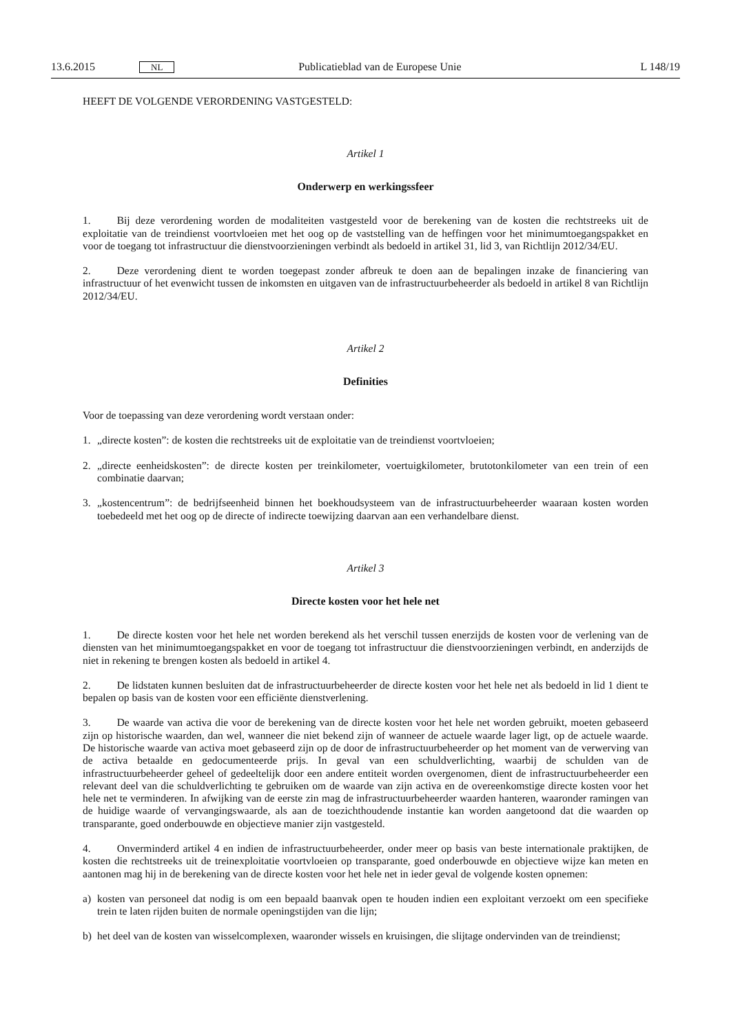13.6.2015 NL Publicatieblad van de Europese Unie L 148/19
HEEFT DE VOLGENDE VERORDENING VASTGESTELD:
Artikel 1
Onderwerp en werkingssfeer
1. Bij deze verordening worden de modaliteiten vastgesteld voor de berekening van de kosten die rechtstreeks uit de exploitatie van de treindienst voortvloeien met het oog op de vaststelling van de heffingen voor het minimumtoegangs­pakket en voor de toegang tot infrastructuur die dienstvoorzieningen verbindt als bedoeld in artikel 31, lid 3, van Richtlijn 2012/34/EU.
2. Deze verordening dient te worden toegepast zonder afbreuk te doen aan de bepalingen inzake de financiering van infrastructuur of het evenwicht tussen de inkomsten en uitgaven van de infrastructuurbeheerder als bedoeld in artikel 8 van Richtlijn 2012/34/EU.
Artikel 2
Definities
Voor de toepassing van deze verordening wordt verstaan onder:
1. „directe kosten”: de kosten die rechtstreeks uit de exploitatie van de treindienst voortvloeien;
2. „directe eenheidskosten”: de directe kosten per treinkilometer, voertuigkilometer, brutotonkilometer van een trein of een combinatie daarvan;
3. „kostencentrum”: de bedrijfseenheid binnen het boekhoudsysteem van de infrastructuurbeheerder waaraan kosten worden toebedeeld met het oog op de directe of indirecte toewijzing daarvan aan een verhandelbare dienst.
Artikel 3
Directe kosten voor het hele net
1. De directe kosten voor het hele net worden berekend als het verschil tussen enerzijds de kosten voor de verlening van de diensten van het minimumtoegangspakket en voor de toegang tot infrastructuur die dienstvoorzieningen verbindt, en anderzijds de niet in rekening te brengen kosten als bedoeld in artikel 4.
2. De lidstaten kunnen besluiten dat de infrastructuurbeheerder de directe kosten voor het hele net als bedoeld in lid 1 dient te bepalen op basis van de kosten voor een efficiënte dienstverlening.
3. De waarde van activa die voor de berekening van de directe kosten voor het hele net worden gebruikt, moeten gebaseerd zijn op historische waarden, dan wel, wanneer die niet bekend zijn of wanneer de actuele waarde lager ligt, op de actuele waarde. De historische waarde van activa moet gebaseerd zijn op de door de infrastructuurbeheerder op het moment van de verwerving van de activa betaalde en gedocumenteerde prijs. In geval van een schuldverlichting, waarbij de schulden van de infrastructuurbeheerder geheel of gedeeltelijk door een andere entiteit worden overgenomen, dient de infrastructuurbeheerder een relevant deel van die schuldverlichting te gebruiken om de waarde van zijn activa en de overeenkomstige directe kosten voor het hele net te verminderen. In afwijking van de eerste zin mag de infrastructuurbe­heerder waarden hanteren, waaronder ramingen van de huidige waarde of vervangingswaarde, als aan de toezicht­houdende instantie kan worden aangetoond dat die waarden op transparante, goed onderbouwde en objectieve manier zijn vastgesteld.
4. Onverminderd artikel 4 en indien de infrastructuurbeheerder, onder meer op basis van beste internationale praktijken, de kosten die rechtstreeks uit de treinexploitatie voortvloeien op transparante, goed onderbouwde en objectieve wijze kan meten en aantonen mag hij in de berekening van de directe kosten voor het hele net in ieder geval de volgende kosten opnemen:
a) kosten van personeel dat nodig is om een bepaald baanvak open te houden indien een exploitant verzoekt om een specifieke trein te laten rijden buiten de normale openingstijden van die lijn;
b) het deel van de kosten van wisselcomplexen, waaronder wissels en kruisingen, die slijtage ondervinden van de treindienst;